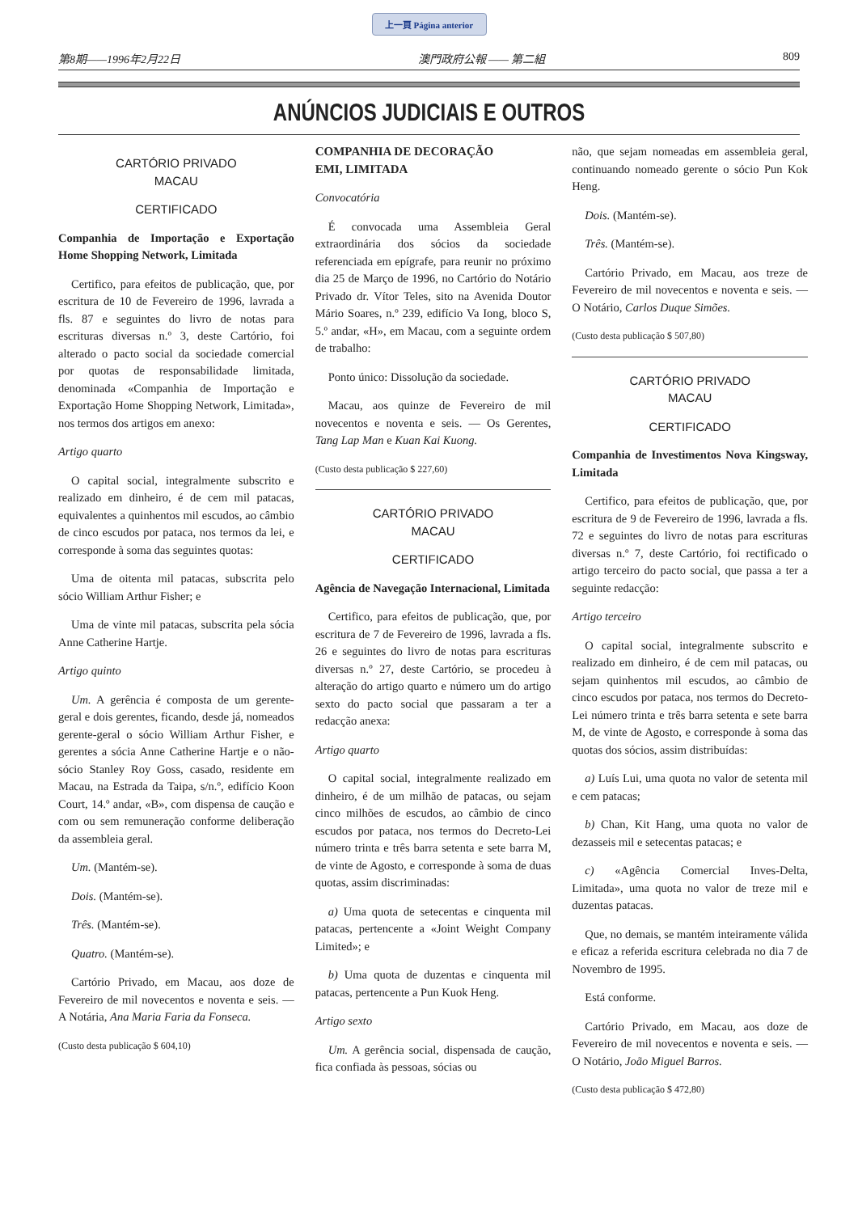上一頁 Página anterior
第8期——1996年2月22日 澳門政府公報 —— 第二組 809
ANÚNCIOS JUDICIAIS E OUTROS
CARTÓRIO PRIVADO
MACAU
CERTIFICADO
Companhia de Importação e Exportação Home Shopping Network, Limitada
Certifico, para efeitos de publicação, que, por escritura de 10 de Fevereiro de 1996, lavrada a fls. 87 e seguintes do livro de notas para escrituras diversas n.º 3, deste Cartório, foi alterado o pacto social da sociedade comercial por quotas de responsabilidade limitada, denominada «Companhia de Importação e Exportação Home Shopping Network, Limitada», nos termos dos artigos em anexo:
Artigo quarto
O capital social, integralmente subscrito e realizado em dinheiro, é de cem mil patacas, equivalentes a quinhentos mil escudos, ao câmbio de cinco escudos por pataca, nos termos da lei, e corresponde à soma das seguintes quotas:
Uma de oitenta mil patacas, subscrita pelo sócio William Arthur Fisher; e
Uma de vinte mil patacas, subscrita pela sócia Anne Catherine Hartje.
Artigo quinto
Um. A gerência é composta de um gerente-geral e dois gerentes, ficando, desde já, nomeados gerente-geral o sócio William Arthur Fisher, e gerentes a sócia Anne Catherine Hartje e o não-sócio Stanley Roy Goss, casado, residente em Macau, na Estrada da Taipa, s/n.º, edifício Koon Court, 14.º andar, «B», com dispensa de caução e com ou sem remuneração conforme deliberação da assembleia geral.
Um. (Mantém-se).
Dois. (Mantém-se).
Três. (Mantém-se).
Quatro. (Mantém-se).
Cartório Privado, em Macau, aos doze de Fevereiro de mil novecentos e noventa e seis. — A Notária, Ana Maria Faria da Fonseca.
(Custo desta publicação $ 604,10)
COMPANHIA DE DECORAÇÃO
EMI, LIMITADA
Convocatória
É convocada uma Assembleia Geral extraordinária dos sócios da sociedade referenciada em epígrafe, para reunir no próximo dia 25 de Março de 1996, no Cartório do Notário Privado dr. Vítor Teles, sito na Avenida Doutor Mário Soares, n.º 239, edifício Va Iong, bloco S, 5.º andar, «H», em Macau, com a seguinte ordem de trabalho:
Ponto único: Dissolução da sociedade.
Macau, aos quinze de Fevereiro de mil novecentos e noventa e seis. — Os Gerentes, Tang Lap Man e Kuan Kai Kuong.
(Custo desta publicação $ 227,60)
CARTÓRIO PRIVADO
MACAU
CERTIFICADO
Agência de Navegação Internacional, Limitada
Certifico, para efeitos de publicação, que, por escritura de 7 de Fevereiro de 1996, lavrada a fls. 26 e seguintes do livro de notas para escrituras diversas n.º 27, deste Cartório, se procedeu à alteração do artigo quarto e número um do artigo sexto do pacto social que passaram a ter a redacção anexa:
Artigo quarto
O capital social, integralmente realizado em dinheiro, é de um milhão de patacas, ou sejam cinco milhões de escudos, ao câmbio de cinco escudos por pataca, nos termos do Decreto-Lei número trinta e três barra setenta e sete barra M, de vinte de Agosto, e corresponde à soma de duas quotas, assim discriminadas:
a) Uma quota de setecentas e cinquenta mil patacas, pertencente a «Joint Weight Company Limited»; e
b) Uma quota de duzentas e cinquenta mil patacas, pertencente a Pun Kuok Heng.
Artigo sexto
Um. A gerência social, dispensada de caução, fica confiada às pessoas, sócias ou
não, que sejam nomeadas em assembleia geral, continuando nomeado gerente o sócio Pun Kok Heng.
Dois. (Mantém-se).
Três. (Mantém-se).
Cartório Privado, em Macau, aos treze de Fevereiro de mil novecentos e noventa e seis. — O Notário, Carlos Duque Simões.
(Custo desta publicação $ 507,80)
CARTÓRIO PRIVADO
MACAU
CERTIFICADO
Companhia de Investimentos Nova Kingsway, Limitada
Certifico, para efeitos de publicação, que, por escritura de 9 de Fevereiro de 1996, lavrada a fls. 72 e seguintes do livro de notas para escrituras diversas n.º 7, deste Cartório, foi rectificado o artigo terceiro do pacto social, que passa a ter a seguinte redacção:
Artigo terceiro
O capital social, integralmente subscrito e realizado em dinheiro, é de cem mil patacas, ou sejam quinhentos mil escudos, ao câmbio de cinco escudos por pataca, nos termos do Decreto-Lei número trinta e três barra setenta e sete barra M, de vinte de Agosto, e corresponde à soma das quotas dos sócios, assim distribuídas:
a) Luís Lui, uma quota no valor de setenta mil e cem patacas;
b) Chan, Kit Hang, uma quota no valor de dezasseis mil e setecentas patacas; e
c) «Agência Comercial Inves-Delta, Limitada», uma quota no valor de treze mil e duzentas patacas.
Que, no demais, se mantém inteiramente válida e eficaz a referida escritura celebrada no dia 7 de Novembro de 1995.
Está conforme.
Cartório Privado, em Macau, aos doze de Fevereiro de mil novecentos e noventa e seis. — O Notário, João Miguel Barros.
(Custo desta publicação $ 472,80)